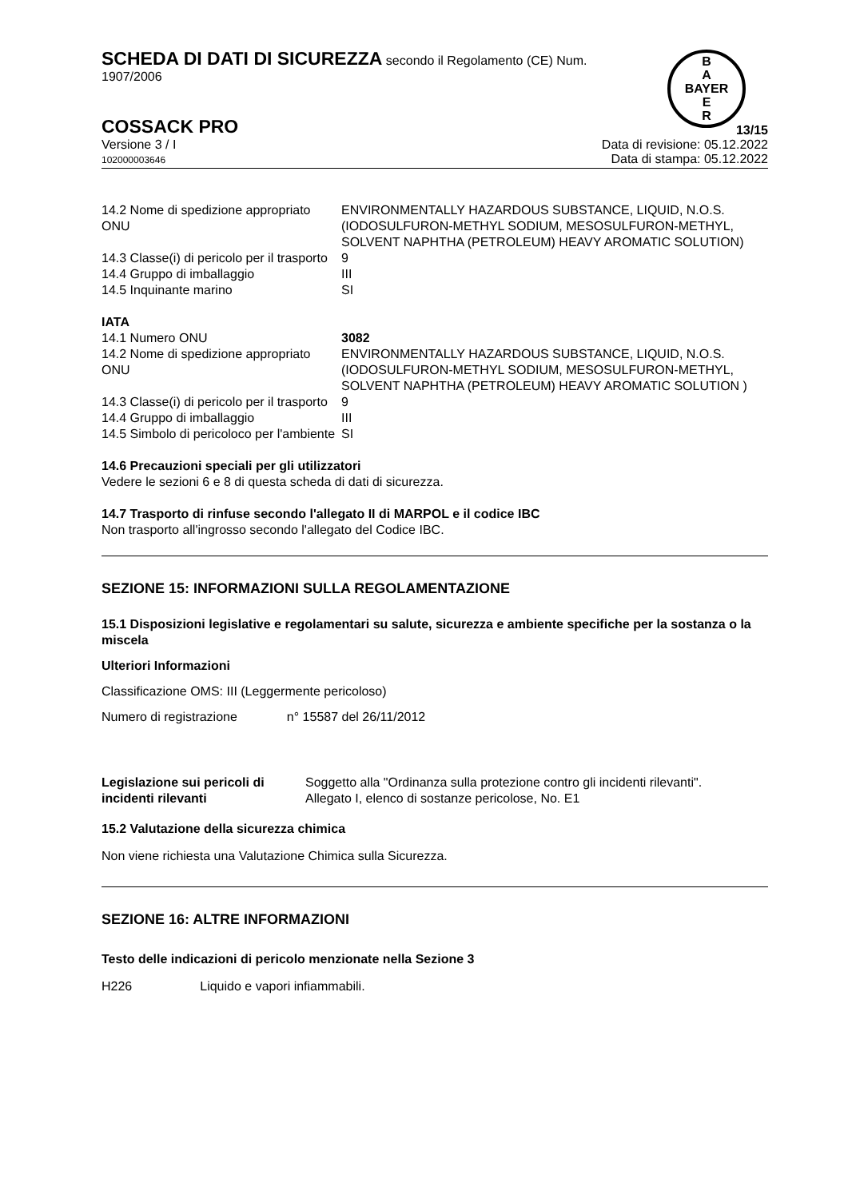B
A
BAYER
E
R
SCHEDA DI DATI DI SICUREZZA secondo il Regolamento (CE) Num.
1907/2006
COSSACK PRO
13/15
Versione 3 / I
102000003646
Data di revisione: 05.12.2022
Data di stampa: 05.12.2022
| 14.2 Nome di spedizione appropriato ONU | ENVIRONMENTALLY HAZARDOUS SUBSTANCE, LIQUID, N.O.S. (IODOSULFURON-METHYL SODIUM, MESOSULFURON-METHYL, SOLVENT NAPHTHA (PETROLEUM) HEAVY AROMATIC SOLUTION) |
| 14.3 Classe(i) di pericolo per il trasporto | 9 |
| 14.4 Gruppo di imballaggio | III |
| 14.5 Inquinante marino | SI |
IATA
| 14.1 Numero ONU | 3082 |
| 14.2 Nome di spedizione appropriato ONU | ENVIRONMENTALLY HAZARDOUS SUBSTANCE, LIQUID, N.O.S. (IODOSULFURON-METHYL SODIUM, MESOSULFURON-METHYL, SOLVENT NAPHTHA (PETROLEUM) HEAVY AROMATIC SOLUTION ) |
| 14.3 Classe(i) di pericolo per il trasporto | 9 |
| 14.4 Gruppo di imballaggio | III |
| 14.5 Simbolo di pericoloco per l'ambiente | SI |
14.6 Precauzioni speciali per gli utilizzatori
Vedere le sezioni 6 e 8 di questa scheda di dati di sicurezza.
14.7 Trasporto di rinfuse secondo l'allegato II di MARPOL e il codice IBC
Non trasporto all'ingrosso secondo l'allegato del Codice IBC.
SEZIONE 15: INFORMAZIONI SULLA REGOLAMENTAZIONE
15.1 Disposizioni legislative e regolamentari su salute, sicurezza e ambiente specifiche per la sostanza o la miscela
Ulteriori Informazioni
Classificazione OMS: III (Leggermente pericoloso)
Numero di registrazione n° 15587 del 26/11/2012
| Legislazione sui pericoli di incidenti rilevanti | Soggetto alla "Ordinanza sulla protezione contro gli incidenti rilevanti". Allegato I, elenco di sostanze pericolose, No. E1 |
15.2 Valutazione della sicurezza chimica
Non viene richiesta una Valutazione Chimica sulla Sicurezza.
SEZIONE 16: ALTRE INFORMAZIONI
Testo delle indicazioni di pericolo menzionate nella Sezione 3
H226 Liquido e vapori infiammabili.